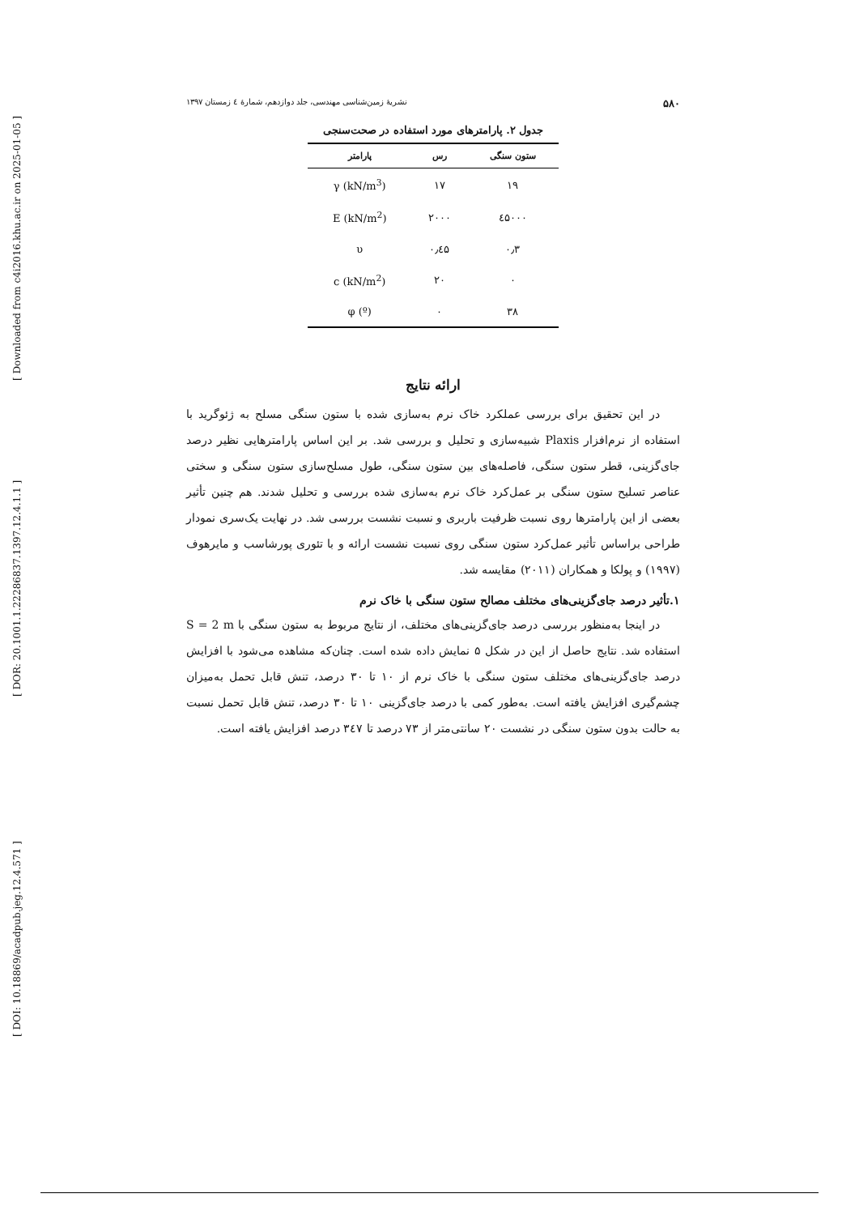[ Downloaded from c4i2016.khu.ac.ir on 2025-01-05 ]
[ DOR: 20.1001.1.22286837.1397.12.4.1.1 ]
[ DOI: 10.18869/acadpub.jeg.12.4.571 ]
۵۸۰ نشریهٔ زمین‌شناسی مهندسی، جلد دوازدهم، شمارهٔ ٤ زمستان ۱۳۹۷
جدول ۲. پارامترهای مورد استفاده در صحت‌سنجی
| ستون سنگی | رس | پارامتر |
| --- | --- | --- |
| ۱۹ | ۱۷ | γ (kN/m<sup>3</sup>) |
| ٤۵۰۰۰ | ۲۰۰۰ | E (kN/m<sup>2</sup>) |
| ۰٫۳ | ۰٫٤۵ | υ |
| ۰ | ۲۰ | c (kN/m<sup>2</sup>) |
| ۳۸ | ۰ | φ (º) |
ارائه نتایج
در این تحقیق برای بررسی عملکرد خاک نرم به‌سازی شده با ستون سنگی مسلح به ژئوگرید با استفاده از نرم‌افزار Plaxis شبیه‌سازی و تحلیل و بررسی شد. بر این اساس پارامترهایی نظیر درصد جای‌گزینی، قطر ستون سنگی، فاصله‌های بین ستون سنگی، طول مسلح‌سازی ستون سنگی و سختی عناصر تسلیح ستون سنگی بر عمل‌کرد خاک نرم به‌سازی شده بررسی و تحلیل شدند. هم چنین تأثیر بعضی از این پارامترها روی نسبت ظرفیت باربری و نسبت نشست بررسی شد. در نهایت یک‌سری نمودار طراحی براساس تأثیر عمل‌کرد ستون سنگی روی نسبت نشست ارائه و با تئوری پورشاسب و مایرهوف (۱۹۹۷) و پولکا و همکاران (۲۰۱۱) مقایسه شد.
۱.تأثیر درصد جای‌گزینی‌های مختلف مصالح ستون سنگی با خاک نرم
در اینجا به‌منظور بررسی درصد جای‌گزینی‌های مختلف، از نتایج مربوط به ستون سنگی با S = 2 m استفاده شد. نتایج حاصل از این در شکل ۵ نمایش داده شده است. چنان‌که مشاهده می‌شود با افزایش درصد جای‌گزینی‌های مختلف ستون سنگی با خاک نرم از ۱۰ تا ۳۰ درصد، تنش قابل تحمل به‌میزان چشم‌گیری افزایش یافته است. به‌طور کمی با درصد جای‌گزینی ۱۰ تا ۳۰ درصد، تنش قابل تحمل نسبت به حالت بدون ستون سنگی در نشست ۲۰ سانتی‌متر از ۷۳ درصد تا ۳٤۷ درصد افزایش یافته است.